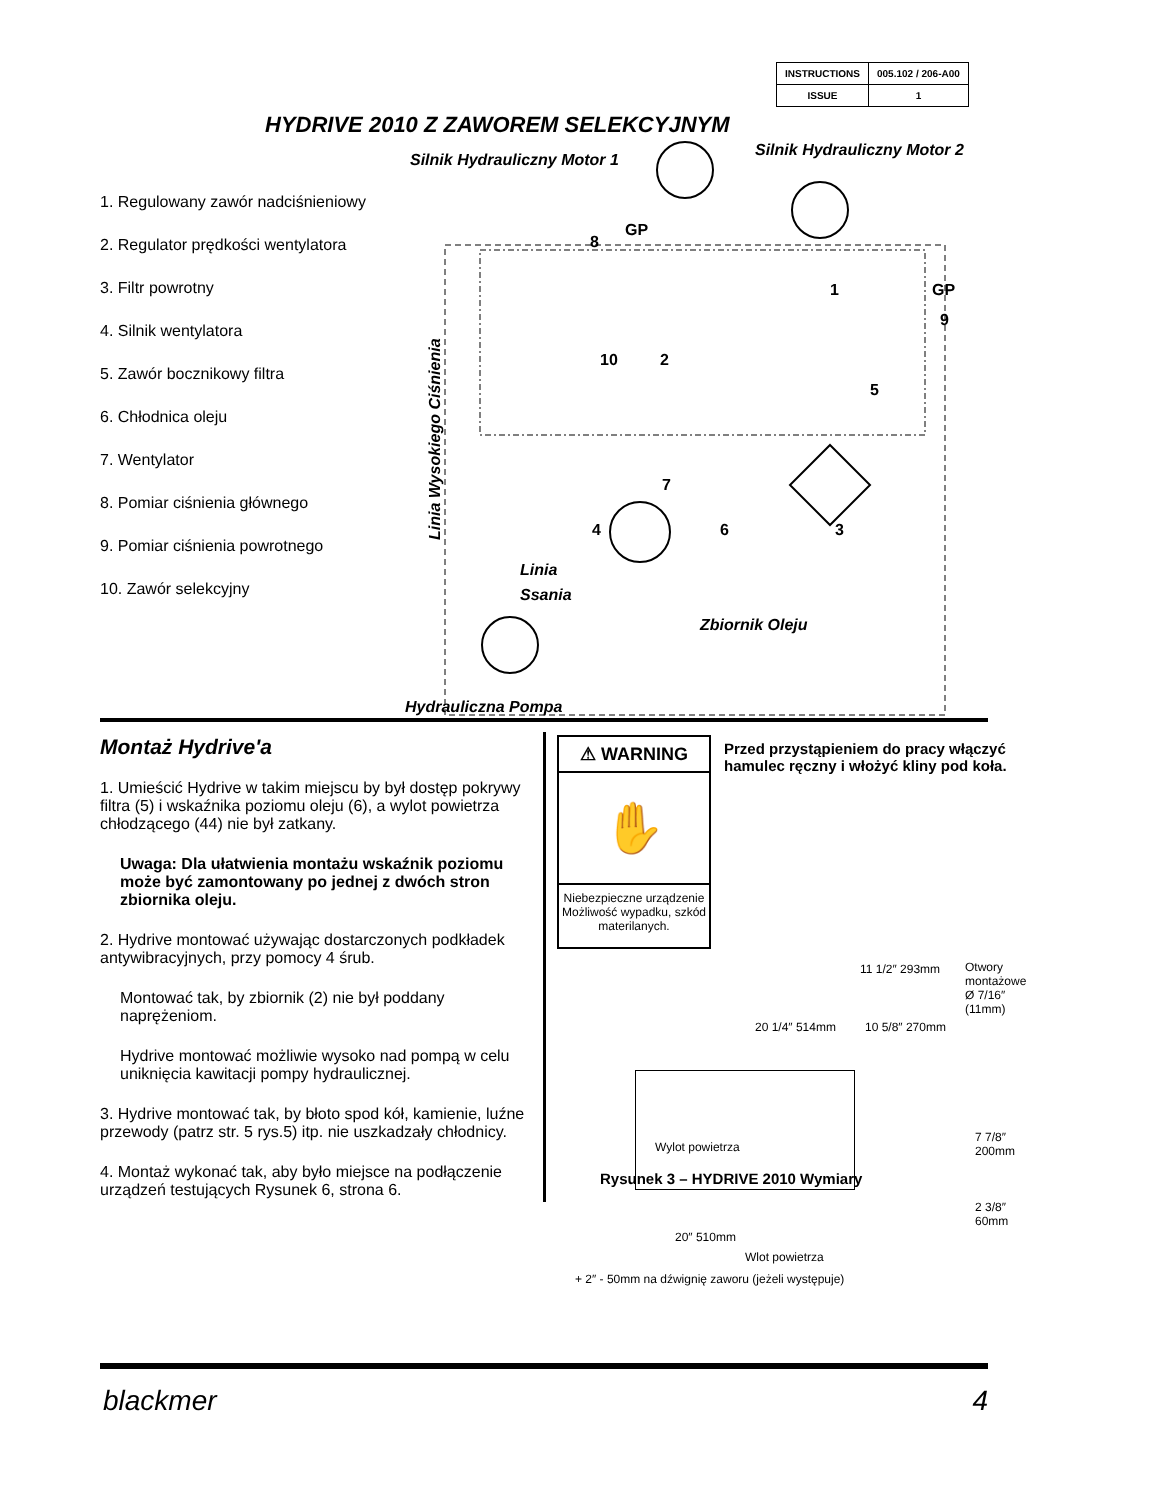| INSTRUCTIONS | 005.102 / 206-A00 |
| ISSUE | 1 |
HYDRIVE 2010 Z ZAWOREM SELEKCYJNYM
1. Regulowany zawór nadciśnieniowy
2. Regulator prędkości wentylatora
3. Filtr powrotny
4. Silnik wentylatora
5. Zawór bocznikowy filtra
6. Chłodnica oleju
7. Wentylator
8. Pomiar ciśnienia głównego
9. Pomiar ciśnienia powrotnego
10. Zawór selekcyjny
Silnik Hydrauliczny Motor 1
Silnik Hydrauliczny Motor 2
Linia
Ssania
Zbiornik Oleju
Hydrauliczna Pompa
GP
GP
8
9
1
10
2
5
7
4
6
3
Linia Wysokiego Ciśnienia
Montaż Hydrive'a
1. Umieścić Hydrive w takim miejscu by był dostęp pokrywy filtra (5) i wskaźnika poziomu oleju (6), a wylot powietrza chłodzącego (44) nie był zatkany.
Uwaga: Dla ułatwienia montażu wskaźnik poziomu może być zamontowany po jednej z dwóch stron zbiornika oleju.
2. Hydrive montować używając dostarczonych podkładek antywibracyjnych, przy pomocy 4 śrub.
Montować tak, by zbiornik (2) nie był poddany naprężeniom.
Hydrive montować możliwie wysoko nad pompą w celu uniknięcia kawitacji pompy hydraulicznej.
3. Hydrive montować tak, by błoto spod kół, kamienie, luźne przewody (patrz str. 5 rys.5) itp. nie uszkadzały chłodnicy.
4. Montaż wykonać tak, aby było miejsce na podłączenie urządzeń testujących Rysunek 6, strona 6.
⚠ WARNING
✋
Niebezpieczne urządzenie Możliwość wypadku, szkód materilanych.
Przed przystąpieniem do pracy włączyć hamulec ręczny i włożyć kliny pod koła.
11 1/2″ 293mm Otwory montażowe Ø 7/16″ (11mm)
10 5/8″ 270mm 20 1/4″ 514mm
Wylot powietrza
7 7/8″ 200mm
2 3/8″ 60mm
20″ 510mm
Wlot powietrza
+ 2″ - 50mm na dźwignię zaworu (jeżeli występuje)
Rysunek 3 – HYDRIVE 2010 Wymiary
blackmer 4